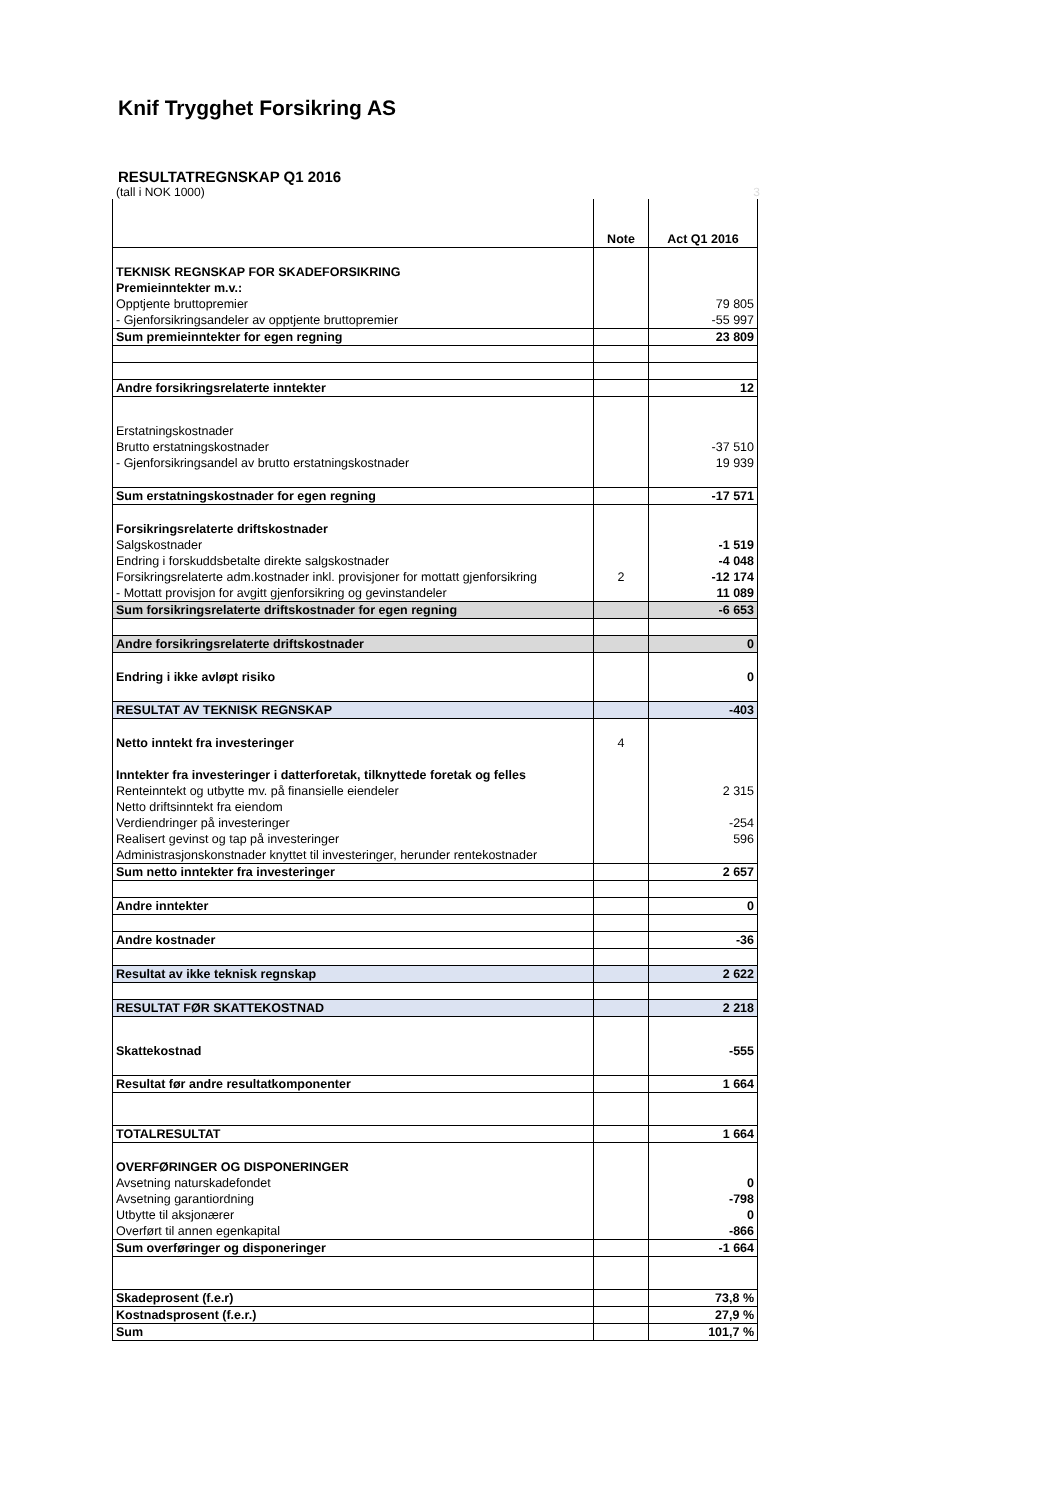Knif Trygghet Forsikring AS
RESULTATREGNSKAP Q1 2016
(tall i NOK 1000) 3
| | Note | Act Q1 2016 |
| --- | --- | --- |
| TEKNISK REGNSKAP FOR SKADEFORSIKRING | | |
| Premieinntekter m.v.: | | |
| Opptjente bruttopremier | | 79 805 |
| - Gjenforsikringsandeler av opptjente bruttopremier | | -55 997 |
| Sum premieinntekter for egen regning | | 23 809 |
| Andre forsikringsrelaterte inntekter | | 12 |
| Erstatningskostnader | | |
| Brutto erstatningskostnader | | -37 510 |
| - Gjenforsikringsandel av brutto erstatningskostnader | | 19 939 |
| Sum erstatningskostnader for egen regning | | -17 571 |
| Forsikringsrelaterte driftskostnader | | |
| Salgskostnader | | -1 519 |
| Endring i forskuddsbetalte direkte salgskostnader | | -4 048 |
| Forsikringsrelaterte adm.kostnader inkl. provisjoner for mottatt gjenforsikring | 2 | -12 174 |
| - Mottatt provisjon for avgitt gjenforsikring og gevinstandeler | | 11 089 |
| Sum forsikringsrelaterte driftskostnader for egen regning | | -6 653 |
| Andre forsikringsrelaterte driftskostnader | | 0 |
| Endring i ikke avløpt risiko | | 0 |
| RESULTAT AV TEKNISK REGNSKAP | | -403 |
| Netto inntekt fra investeringer | 4 | |
| Inntekter fra investeringer i datterforetak, tilknyttede foretak og felles | | |
| Renteinntekt og utbytte mv. på finansielle eiendeler | | 2 315 |
| Netto driftsinntekt fra eiendom | | |
| Verdiendringer på investeringer | | -254 |
| Realisert gevinst og tap på investeringer | | 596 |
| Administrasjonskonstnader knyttet til investeringer, herunder rentekostnader | | |
| Sum netto inntekter fra investeringer | | 2 657 |
| Andre inntekter | | 0 |
| Andre kostnader | | -36 |
| Resultat av ikke teknisk regnskap | | 2 622 |
| RESULTAT FØR SKATTEKOSTNAD | | 2 218 |
| Skattekostnad | | -555 |
| Resultat før andre resultatkomponenter | | 1 664 |
| TOTALRESULTAT | | 1 664 |
| OVERFØRINGER OG DISPONERINGER | | |
| Avsetning naturskadefondet | | 0 |
| Avsetning garantiordning | | -798 |
| Utbytte til aksjonærer | | 0 |
| Overført til annen egenkapital | | -866 |
| Sum overføringer og disponeringer | | -1 664 |
| Skadeprosent (f.e.r) | | 73,8 % |
| Kostnadsprosent (f.e.r.) | | 27,9 % |
| Sum | | 101,7 % |